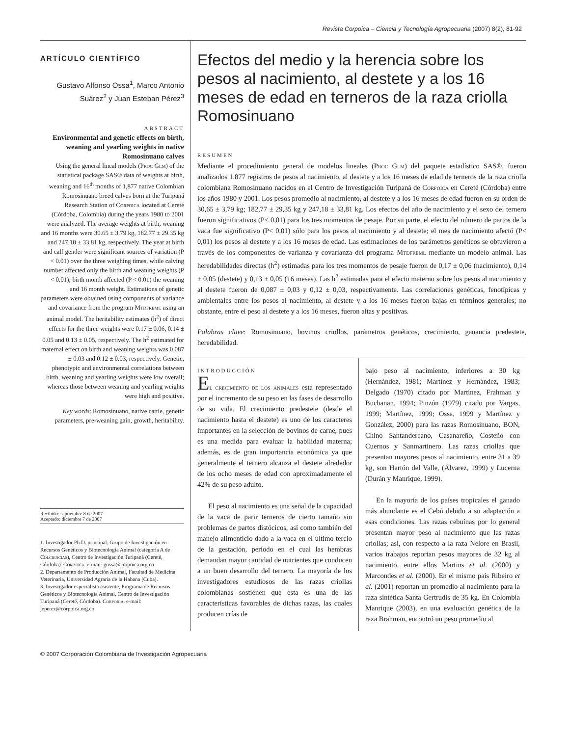Revista Corpoica – Ciencia y Tecnología Agropecuaria (2007) 8(2), 81-92
ARTÍCULO CIENTÍFICO
Gustavo Alfonso Ossa<sup>1</sup>, Marco Antonio Suárez<sup>2</sup> y Juan Esteban Pérez<sup>3</sup>
ABSTRACT
Environmental and genetic effects on birth, weaning and yearling weights in native Romosinuano calves
Using the general lineal models (Proc Glm) of the statistical package SAS® data of weights at birth, weaning and 16<sup>th</sup> months of 1,877 native Colombian Romosinuano breed calves born at the Turipaná Research Station of Corpoica located at Cereté (Córdoba, Colombia) during the years 1980 to 2001 were analyzed. The average weights at birth, weaning and 16 months were 30.65 ± 3.79 kg, 182.77 ± 29.35 kg and 247.18 ± 33.81 kg, respectively. The year at birth and calf gender were significant sources of variation (P < 0.01) over the three weighing times, while calving number affected only the birth and weaning weights (P < 0.01); birth month affected (P < 0.01) the weaning and 16 month weight. Estimations of genetic parameters were obtained using components of variance and covariance from the program Mtdfreml using an animal model. The heritability estimates (h<sup>2</sup>) of direct effects for the three weights were 0.17 ± 0.06, 0.14 ± 0.05 and 0.13 ± 0.05, respectively. The h<sup>2</sup> estimated for maternal effect on birth and weaning weights was 0.087 ± 0.03 and 0.12 ± 0.03, respectively. Genetic, phenotypic and environmental correlations between birth, weaning and yearling weights were low overall; whereas those between weaning and yearling weights were high and positive.
Key words: Romosinuano, native cattle, genetic parameters, pre-weaning gain, growth, heritability.
Recibido: septiembre 8 de 2007
Aceptado: diciembre 7 de 2007
1. Investigador Ph.D. principal, Grupo de Investigación en Recursos Genéticos y Biotecnología Animal (categoría A de Colciencias), Centro de Investigación Turipaná (Cereté, Córdoba). Corpoica. e-mail: gossa@corpoica.org.co
2. Departamento de Producción Animal, Facultad de Medicina Veterinaria, Universidad Agraria de la Habana (Cuba).
3. Investigador especialista asistente, Programa de Recursos Genéticos y Biotecnología Animal, Centro de Investigación Turipaná (Cereté, Córdoba). Corpoica. e-mail: jeperez@corpoica.org.co
Efectos del medio y la herencia sobre los pesos al nacimiento, al destete y a los 16 meses de edad en terneros de la raza criolla Romosinuano
RESUMEN
Mediante el procedimiento general de modelos lineales (Proc Glm) del paquete estadístico SAS®, fueron analizados 1.877 registros de pesos al nacimiento, al destete y a los 16 meses de edad de terneros de la raza criolla colombiana Romosinuano nacidos en el Centro de Investigación Turipaná de Corpoica en Cereté (Córdoba) entre los años 1980 y 2001. Los pesos promedio al nacimiento, al destete y a los 16 meses de edad fueron en su orden de 30,65 ± 3,79 kg; 182,77 ± 29,35 kg y 247,18 ± 33,81 kg. Los efectos del año de nacimiento y el sexo del ternero fueron significativos (P< 0,01) para los tres momentos de pesaje. Por su parte, el efecto del número de partos de la vaca fue significativo (P< 0,01) sólo para los pesos al nacimiento y al destete; el mes de nacimiento afectó (P< 0,01) los pesos al destete y a los 16 meses de edad. Las estimaciones de los parámetros genéticos se obtuvieron a través de los componentes de varianza y covarianza del programa Mtdfreml mediante un modelo animal. Las heredabilidades directas (h<sup>2</sup>) estimadas para los tres momentos de pesaje fueron de 0,17 ± 0,06 (nacimiento), 0,14 ± 0,05 (destete) y 0,13 ± 0,05 (16 meses). Las h<sup>2</sup> estimadas para el efecto materno sobre los pesos al nacimiento y al destete fueron de 0,087 ± 0,03 y 0,12 ± 0,03, respectivamente. Las correlaciones genéticas, fenotípicas y ambientales entre los pesos al nacimiento, al destete y a los 16 meses fueron bajas en términos generales; no obstante, entre el peso al destete y a los 16 meses, fueron altas y positivas.
Palabras clave: Romosinuano, bovinos criollos, parámetros genéticos, crecimiento, ganancia predestete, heredabilidad.
INTRODUCCIÓN
El crecimiento de los animales está representado por el incremento de su peso en las fases de desarrollo de su vida. El crecimiento predestete (desde el nacimiento hasta el destete) es uno de los caracteres importantes en la selección de bovinos de carne, pues es una medida para evaluar la habilidad materna; además, es de gran importancia económica ya que generalmente el ternero alcanza el destete alrededor de los ocho meses de edad con aproximadamente el 42% de su peso adulto.
El peso al nacimiento es una señal de la capacidad de la vaca de parir terneros de cierto tamaño sin problemas de partos distócicos, así como también del manejo alimenticio dado a la vaca en el último tercio de la gestación, período en el cual las hembras demandan mayor cantidad de nutrientes que conducen a un buen desarrollo del ternero. La mayoría de los investigadores estudiosos de las razas criollas colombianas sostienen que esta es una de las características favorables de dichas razas, las cuales producen crías de
bajo peso al nacimiento, inferiores a 30 kg (Hernández, 1981; Martínez y Hernández, 1983; Delgado (1970) citado por Martínez, Frahman y Buchanan, 1994; Pinzón (1979) citado por Vargas, 1999; Martínez, 1999; Ossa, 1999 y Martínez y González, 2000) para las razas Romosinuano, BON, Chino Santandereano, Casanareño, Costeño con Cuernos y Sanmartinero. Las razas criollas que presentan mayores pesos al nacimiento, entre 31 a 39 kg, son Hartón del Valle, (Álvarez, 1999) y Lucerna (Durán y Manrique, 1999).
En la mayoría de los países tropicales el ganado más abundante es el Cebú debido a su adaptación a esas condiciones. Las razas cebuínas por lo general presentan mayor peso al nacimiento que las razas criollas; así, con respecto a la raza Nelore en Brasil, varios trabajos reportan pesos mayores de 32 kg al nacimiento, entre ellos Martins et al. (2000) y Marcondes et al. (2000). En el mismo país Ribeiro et al. (2001) reportan un promedio al nacimiento para la raza sintética Santa Gertrudis de 35 kg. En Colombia Manrique (2003), en una evaluación genética de la raza Brahman, encontró un peso promedio al
© 2007 Corporación Colombiana de Investigación Agropecuaria